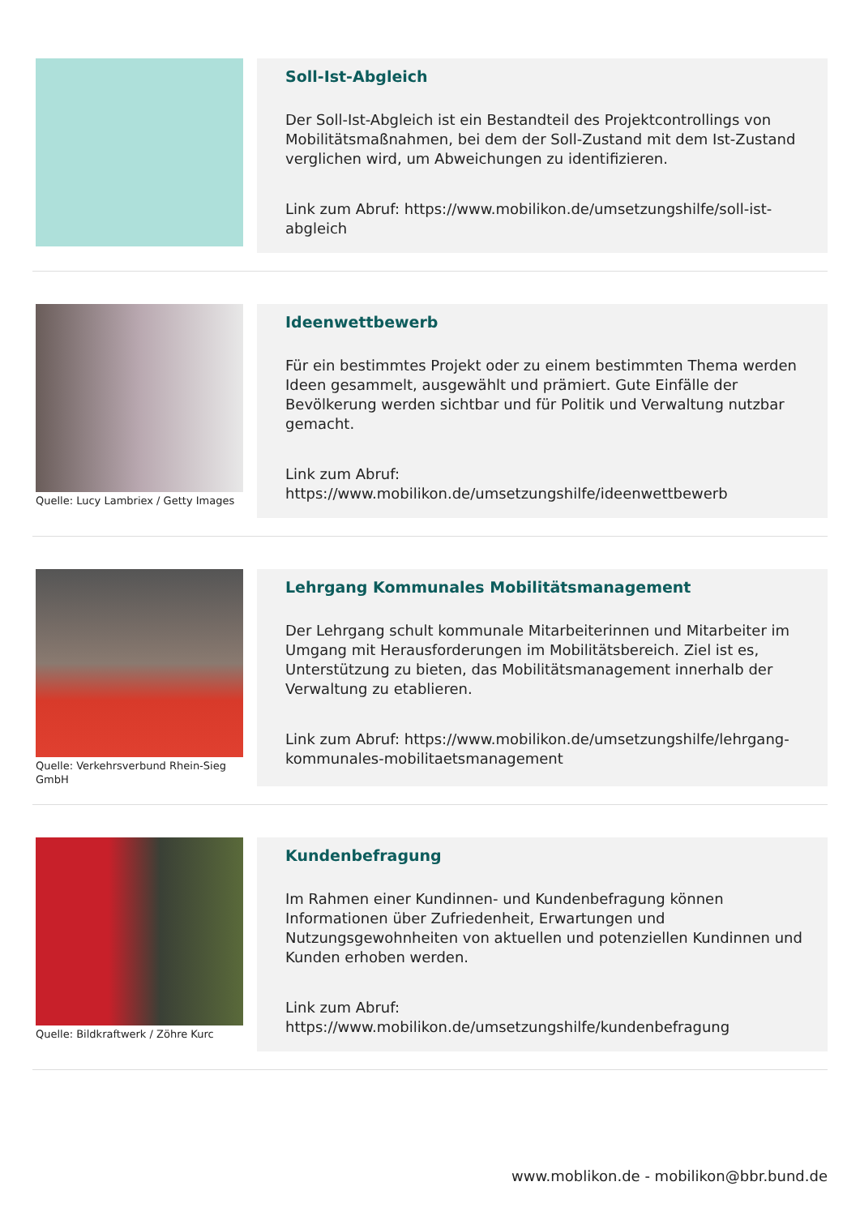Soll-Ist-Abgleich
Der Soll-Ist-Abgleich ist ein Bestandteil des Projektcontrollings von Mobilitätsmaßnahmen, bei dem der Soll-Zustand mit dem Ist-Zustand verglichen wird, um Abweichungen zu identifizieren.
Link zum Abruf: https://www.mobilikon.de/umsetzungshilfe/soll-ist-abgleich
Quelle: Lucy Lambriex / Getty Images
Ideenwettbewerb
Für ein bestimmtes Projekt oder zu einem bestimmten Thema werden Ideen gesammelt, ausgewählt und prämiert. Gute Einfälle der Bevölkerung werden sichtbar und für Politik und Verwaltung nutzbar gemacht.
Link zum Abruf: https://www.mobilikon.de/umsetzungshilfe/ideenwettbewerb
Quelle: Verkehrsverbund Rhein-Sieg GmbH
Lehrgang Kommunales Mobilitätsmanagement
Der Lehrgang schult kommunale Mitarbeiterinnen und Mitarbeiter im Umgang mit Herausforderungen im Mobilitätsbereich. Ziel ist es, Unterstützung zu bieten, das Mobilitätsmanagement innerhalb der Verwaltung zu etablieren.
Link zum Abruf: https://www.mobilikon.de/umsetzungshilfe/lehrgang-kommunales-mobilitaetsmanagement
Quelle: Bildkraftwerk / Zöhre Kurc
Kundenbefragung
Im Rahmen einer Kundinnen- und Kundenbefragung können Informationen über Zufriedenheit, Erwartungen und Nutzungsgewohnheiten von aktuellen und potenziellen Kundinnen und Kunden erhoben werden.
Link zum Abruf: https://www.mobilikon.de/umsetzungshilfe/kundenbefragung
www.moblikon.de - mobilikon@bbr.bund.de